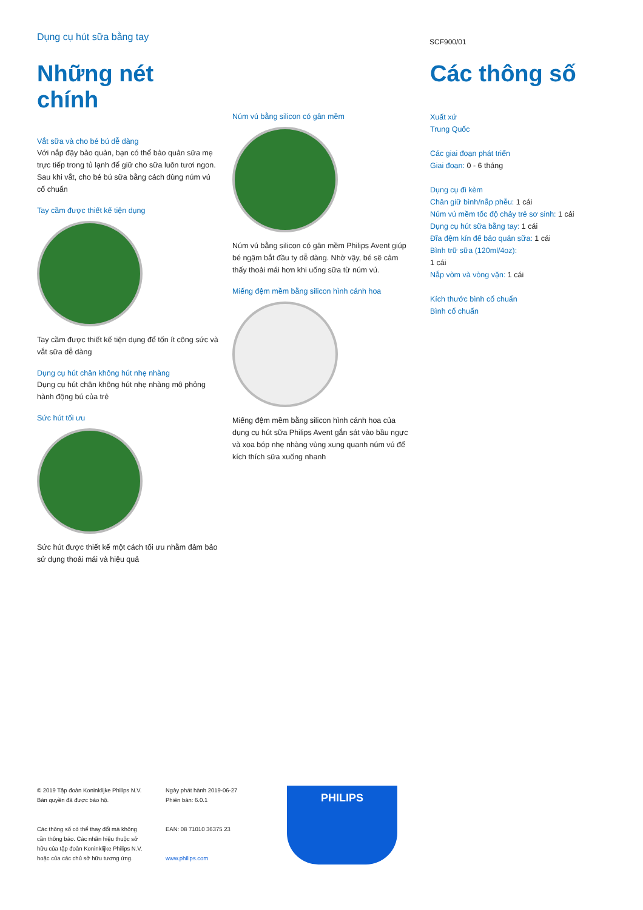Dụng cụ hút sữa bằng tay SCF900/01
Những nét chính
Vắt sữa và cho bé bú dễ dàng
Với nắp đậy bảo quản, bạn có thể bảo quản sữa mẹ trực tiếp trong tủ lạnh để giữ cho sữa luôn tươi ngon. Sau khi vắt, cho bé bú sữa bằng cách dùng núm vú cổ chuẩn
Tay cầm được thiết kế tiện dụng
Tay cầm được thiết kế tiện dụng để tốn ít công sức và vắt sữa dễ dàng
Dụng cụ hút chân không hút nhẹ nhàng
Dụng cụ hút chân không hút nhẹ nhàng mô phỏng hành động bú của trẻ
Sức hút tối ưu
Sức hút được thiết kế một cách tối ưu nhằm đảm bảo sử dụng thoải mái và hiệu quả
Núm vú bằng silicon có gân mềm
Núm vú bằng silicon có gân mềm Philips Avent giúp bé ngậm bắt đầu ty dễ dàng. Nhờ vậy, bé sẽ cảm thấy thoải mái hơn khi uống sữa từ núm vú.
Miếng đệm mềm bằng silicon hình cánh hoa
Miếng đệm mềm bằng silicon hình cánh hoa của dụng cụ hút sữa Philips Avent gắn sát vào bầu ngực và xoa bóp nhẹ nhàng vùng xung quanh núm vú để kích thích sữa xuống nhanh
Các thông số
Xuất xứ
Trung Quốc
Các giai đoạn phát triển
Giai đoạn: 0 - 6 tháng
Dụng cụ đi kèm
Chân giữ bình/nắp phễu: 1 cái
Núm vú mềm tốc độ chảy trẻ sơ sinh: 1 cái
Dụng cụ hút sữa bằng tay: 1 cái
Đĩa đệm kín để bảo quản sữa: 1 cái
Bình trữ sữa (120ml/4oz):
1 cái
Nắp vòm và vòng vặn: 1 cái
Kích thước bình cổ chuẩn
Bình cổ chuẩn
© 2019 Tập đoàn Koninklijke Philips N.V.
Bản quyền đã được bảo hộ.
Các thông số có thể thay đổi mà không cần thông báo. Các nhãn hiệu thuộc sở hữu của tập đoàn Koninklijke Philips N.V. hoặc của các chủ sở hữu tương ứng.
Ngày phát hành 2019-06-27
Phiên bản: 6.0.1
EAN: 08 71010 36375 23
www.philips.com
PHILIPS